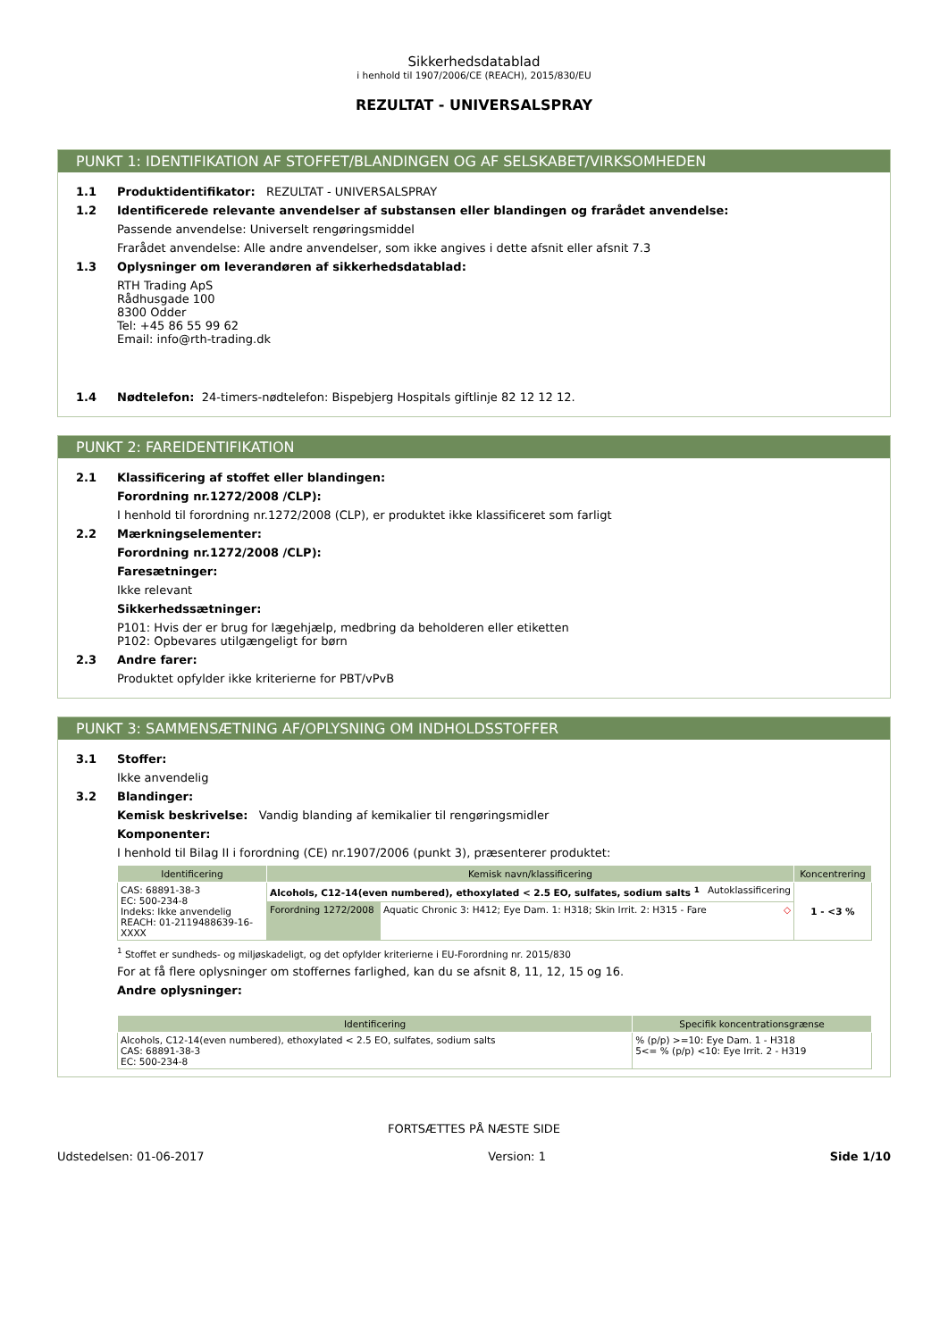Sikkerhedsdatablad
i henhold til 1907/2006/CE (REACH), 2015/830/EU
REZULTAT - UNIVERSALSPRAY
PUNKT 1: IDENTIFIKATION AF STOFFET/BLANDINGEN OG AF SELSKABET/VIRKSOMHEDEN
1.1 Produktidentifikator: REZULTAT - UNIVERSALSPRAY
1.2 Identificerede relevante anvendelser af substansen eller blandingen og frarådet anvendelse:
Passende anvendelse: Universelt rengøringsmiddel
Frarådet anvendelse: Alle andre anvendelser, som ikke angives i dette afsnit eller afsnit 7.3
1.3 Oplysninger om leverandøren af sikkerhedsdatablad:
RTH Trading ApS
Rådhusgade 100
8300 Odder
Tel: +45 86 55 99 62
Email: info@rth-trading.dk
1.4 Nødtelefon: 24-timers-nødtelefon: Bispebjerg Hospitals giftlinje 82 12 12 12.
PUNKT 2: FAREIDENTIFIKATION
2.1 Klassificering af stoffet eller blandingen:
Forordning nr.1272/2008 /CLP):
I henhold til forordning nr.1272/2008 (CLP), er produktet ikke klassificeret som farligt
2.2 Mærkningselementer:
Forordning nr.1272/2008 /CLP):
Faresætninger:
Ikke relevant
Sikkerhedssætninger:
P101: Hvis der er brug for lægehjælp, medbring da beholderen eller etiketten
P102: Opbevares utilgængeligt for børn
2.3 Andre farer:
Produktet opfylder ikke kriterierne for PBT/vPvB
PUNKT 3: SAMMENSÆTNING AF/OPLYSNING OM INDHOLDSSTOFFER
3.1 Stoffer:
Ikke anvendelig
3.2 Blandinger:
Kemisk beskrivelse: Vandig blanding af kemikalier til rengøringsmidler
Komponenter:
I henhold til Bilag II i forordning (CE) nr.1907/2006 (punkt 3), præsenterer produktet:
| Identificering | Kemisk navn/klassificering | | Koncentrering |
| --- | --- | --- | --- |
| CAS: 68891-38-3 EC: 500-234-8 Indeks: Ikke anvendelig REACH: 01-2119488639-16-XXXX | Alcohols, C12-14(even numbered), ethoxylated < 2.5 EO, sulfates, sodium salts <sup>1</sup> Autoklassificering | | 1 - <3 % |
| | Forordning 1272/2008 | Aquatic Chronic 3: H412; Eye Dam. 1: H318; Skin Irrit. 2: H315 - Fare ◇ | |
<sup>1</sup> Stoffet er sundheds- og miljøskadeligt, og det opfylder kriterierne i EU-Forordning nr. 2015/830
For at få flere oplysninger om stoffernes farlighed, kan du se afsnit 8, 11, 12, 15 og 16.
Andre oplysninger:
| Identificering | Specifik koncentrationsgrænse |
| --- | --- |
| Alcohols, C12-14(even numbered), ethoxylated < 2.5 EO, sulfates, sodium salts CAS: 68891-38-3 EC: 500-234-8 | % (p/p) >=10: Eye Dam. 1 - H318 5<= % (p/p) <10: Eye Irrit. 2 - H319 |
FORTSÆTTES PÅ NÆSTE SIDE
Udstedelsen: 01-06-2017 Version: 1 Side 1/10